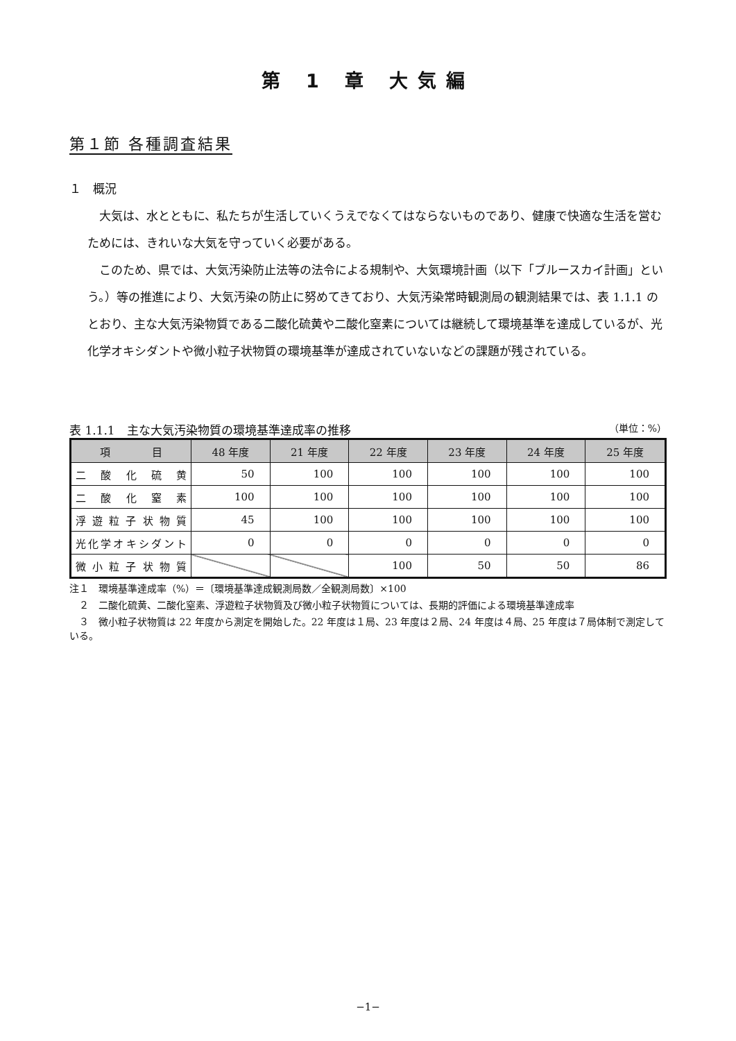第 1 章 大気編
第１節 各種調査結果
１　概況
大気は、水とともに、私たちが生活していくうえでなくてはならないものであり、健康で快適な生活を営むためには、きれいな大気を守っていく必要がある。
このため、県では、大気汚染防止法等の法令による規制や、大気環境計画（以下「ブルースカイ計画」という。）等の推進により、大気汚染の防止に努めてきており、大気汚染常時観測局の観測結果では、表 1.1.1 のとおり、主な大気汚染物質である二酸化硫黄や二酸化窒素については継続して環境基準を達成しているが、光化学オキシダントや微小粒子状物質の環境基準が達成されていないなどの課題が残されている。
表 1.1.1　主な大気汚染物質の環境基準達成率の推移 （単位：%）
| 項 目 | 48 年度 | 21 年度 | 22 年度 | 23 年度 | 24 年度 | 25 年度 |
| --- | --- | --- | --- | --- | --- | --- |
| 二酸化硫黄 | 50 | 100 | 100 | 100 | 100 | 100 |
| 二酸化窒素 | 100 | 100 | 100 | 100 | 100 | 100 |
| 浮遊粒子状物質 | 45 | 100 | 100 | 100 | 100 | 100 |
| 光化学オキシダント | 0 | 0 | 0 | 0 | 0 | 0 |
| 微小粒子状物質 | | | 100 | 50 | 50 | 86 |
注１　環境基準達成率（%）＝〔環境基準達成観測局数／全観測局数〕×100
　２　二酸化硫黄、二酸化窒素、浮遊粒子状物質及び微小粒子状物質については、長期的評価による環境基準達成率
　３　微小粒子状物質は 22 年度から測定を開始した。22 年度は１局、23 年度は２局、24 年度は４局、25 年度は７局体制で測定している。
−1−